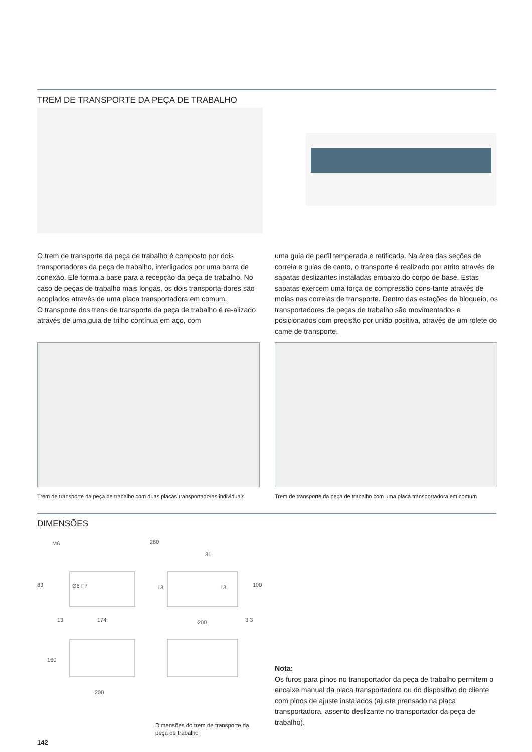TREM DE TRANSPORTE DA PEÇA DE TRABALHO
O trem de transporte da peça de trabalho é composto por dois transportadores da peça de trabalho, interligados por uma barra de conexão. Ele forma a base para a recepção da peça de trabalho. No caso de peças de trabalho mais longas, os dois transporta-dores são acoplados através de uma placa transportadora em comum.
O transporte dos trens de transporte da peça de trabalho é re-alizado através de uma guia de trilho contínua em aço, com
uma guia de perfil temperada e retificada. Na área das seções de correia e guias de canto, o transporte é realizado por atrito através de sapatas deslizantes instaladas embaixo do corpo de base. Estas sapatas exercem uma força de compressão cons-tante através de molas nas correias de transporte. Dentro das estações de bloqueio, os transportadores de peças de trabalho são movimentados e posicionados com precisão por união positiva, através de um rolete do came de transporte.
Trem de transporte da peça de trabalho com duas placas transportadoras individuais
Trem de transporte da peça de trabalho com uma placa transportadora em comum
DIMENSÕES
M6 280
31
Ø6 F7 13 13 83 100
13 174 200 3.3
160
200
Dimensões do trem de transporte da peça de trabalho
Nota:
Os furos para pinos no transportador da peça de trabalho permitem o encaixe manual da placa transportadora ou do dispositivo do cliente com pinos de ajuste instalados (ajuste prensado na placa transportadora, assento deslizante no transportador da peça de trabalho).
142